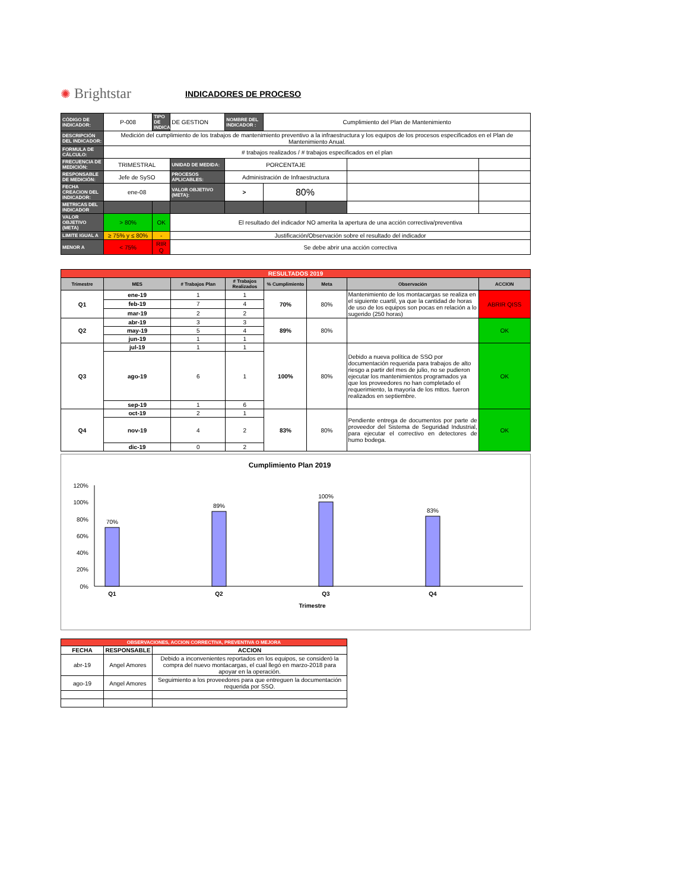✺ Brightstar
INDICADORES DE PROCESO
| CÓDIGO DE INDICADOR: | P-008 | TIPO DE INDICADOR | DE GESTION | NOMBRE DEL INDICADOR : | Cumplimiento del Plan de Mantenimiento | | | |
| DESCRIPCIÓN DEL INDICADOR: | Medición del cumplimiento de los trabajos de mantenimiento preventivo a la infraestructura y los equipos de los procesos especificados en el Plan de Mantenimiento Anual. | | | | | | | |
| FORMULA DE CÁLCULO: | # trabajos realizados / # trabajos especificados en el plan | | | | | | | |
| FRECUENCIA DE MEDICIÓN: | TRIMESTRAL | | UNIDAD DE MEDIDA: | PORCENTAJE | | | | |
| RESPONSABLE DE MEDICIÓN: | Jefe de SySO | | PROCESOS APLICABLES: | Administración de Infraestructura | | | | |
| FECHA CREACION DEL INDICADOR: | ene-08 | | VALOR OBJETIVO (META): | > | 80% | | | |
| METRICAS DEL INDICADOR | | | | | | | | |
| VALOR OBJETIVO (META) | > 80% | OK | El resultado del indicador NO amerita la apertura de una acción correctiva/preventiva | | | | | |
| LIMITE IGUAL A | ≥ 75% y ≤ 80% | - | Justificación/Observación sobre el resultado del indicador | | | | | |
| MENOR A | < 75% | RIR Q | Se debe abrir una acción correctiva | | | | | |
| RESULTADOS 2019 | | | | | | | |
| Trimestre | MES | # Trabajos Plan | # Trabajos Realizados | % Cumplimiento | Meta | Observación | ACCION |
| Q1 | ene-19 | 1 | 1 | 70% | 80% | Mantenimiento de los montacargas se realiza en el siguiente cuartil, ya que la cantidad de horas de uso de los equipos son pocas en relación a lo sugerido (250 horas) | ABRIR QISS |
| | feb-19 | 7 | 4 | | | | |
| | mar-19 | 2 | 2 | | | | |
| Q2 | abr-19 | 3 | 3 | 89% | 80% | | OK |
| | may-19 | 5 | 4 | | | | |
| | jun-19 | 1 | 1 | | | | |
| Q3 | jul-19 | 1 | 1 | 100% | 80% | Debido a nueva política de SSO por documentación requerida para trabajos de alto riesgo a partir del mes de julio, no se pudieron ejecutar los mantenimientos programados ya que los proveedores no han completado el requerimiento, la mayoría de los mttos. fueron realizados en septiembre. | OK |
| | ago-19 | 6 | 1 | | | | |
| | sep-19 | 1 | 6 | | | | |
| Q4 | oct-19 | 2 | 1 | 83% | 80% | Pendiente entrega de documentos por parte de proveedor del Sistema de Seguridad Industrial, para ejecutar el correctivo en detectores de humo bodega. | OK |
| | nov-19 | 4 | 2 | | | | |
| | dic-19 | 0 | 2 | | | | |
Cumplimiento Plan 2019
120%
100%
80%
60%
40%
20%
0%
70%
89%
100%
83%
Q1
Q2
Q3
Q4
Trimestre
| OBSERVACIONES, ACCION CORRECTIVA, PREVENTIVA O MEJORA | | |
| FECHA | RESPONSABLE | ACCION |
| abr-19 | Angel Amores | Debido a inconvenientes reportados en los equipos, se consideró la compra del nuevo montacargas, el cual llegó en marzo-2018 para apoyar en la operación. |
| ago-19 | Angel Amores | Seguimiento a los proveedores para que entreguen la documentación requerida por SSO. |